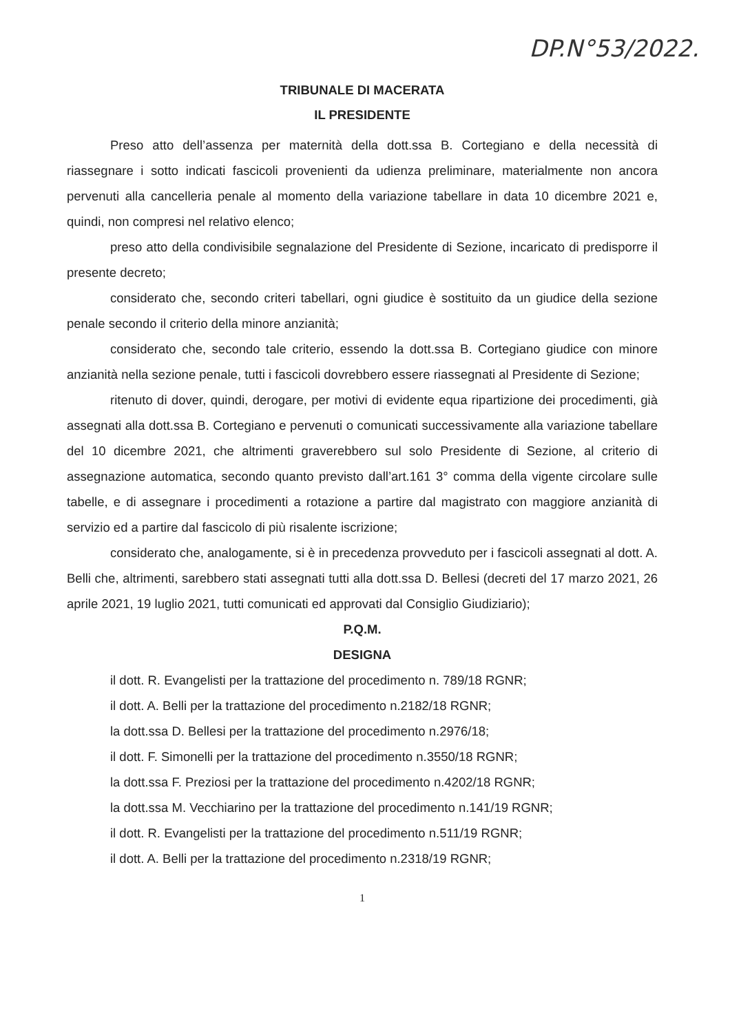DP.N°53/2022.
TRIBUNALE DI MACERATA
IL PRESIDENTE
Preso atto dell’assenza per maternità della dott.ssa B. Cortegiano e della necessità di riassegnare i sotto indicati fascicoli provenienti da udienza preliminare, materialmente non ancora pervenuti alla cancelleria penale al momento della variazione tabellare in data 10 dicembre 2021 e, quindi, non compresi nel relativo elenco;
preso atto della condivisibile segnalazione del Presidente di Sezione, incaricato di predisporre il presente decreto;
considerato che, secondo criteri tabellari, ogni giudice è sostituito da un giudice della sezione penale secondo il criterio della minore anzianità;
considerato che, secondo tale criterio, essendo la dott.ssa B. Cortegiano giudice con minore anzianità nella sezione penale, tutti i fascicoli dovrebbero essere riassegnati al Presidente di Sezione;
ritenuto di dover, quindi, derogare, per motivi di evidente equa ripartizione dei procedimenti, già assegnati alla dott.ssa B. Cortegiano e pervenuti o comunicati successivamente alla variazione tabellare del 10 dicembre 2021, che altrimenti graverebbero sul solo Presidente di Sezione, al criterio di assegnazione automatica, secondo quanto previsto dall’art.161 3° comma della vigente circolare sulle tabelle, e di assegnare i procedimenti a rotazione a partire dal magistrato con maggiore anzianità di servizio ed a partire dal fascicolo di più risalente iscrizione;
considerato che, analogamente, si è in precedenza provveduto per i fascicoli assegnati al dott. A. Belli che, altrimenti, sarebbero stati assegnati tutti alla dott.ssa D. Bellesi (decreti del 17 marzo 2021, 26 aprile 2021, 19 luglio 2021, tutti comunicati ed approvati dal Consiglio Giudiziario);
P.Q.M.
DESIGNA
il dott. R. Evangelisti per la trattazione del procedimento n. 789/18 RGNR;
il dott. A. Belli per la trattazione del procedimento n.2182/18 RGNR;
la dott.ssa D. Bellesi per la trattazione del procedimento n.2976/18;
il dott. F. Simonelli per la trattazione del procedimento n.3550/18 RGNR;
la dott.ssa F. Preziosi per la trattazione del procedimento n.4202/18 RGNR;
la dott.ssa M. Vecchiarino per la trattazione del procedimento n.141/19 RGNR;
il dott. R. Evangelisti per la trattazione del procedimento n.511/19 RGNR;
il dott. A. Belli per la trattazione del procedimento n.2318/19 RGNR;
1